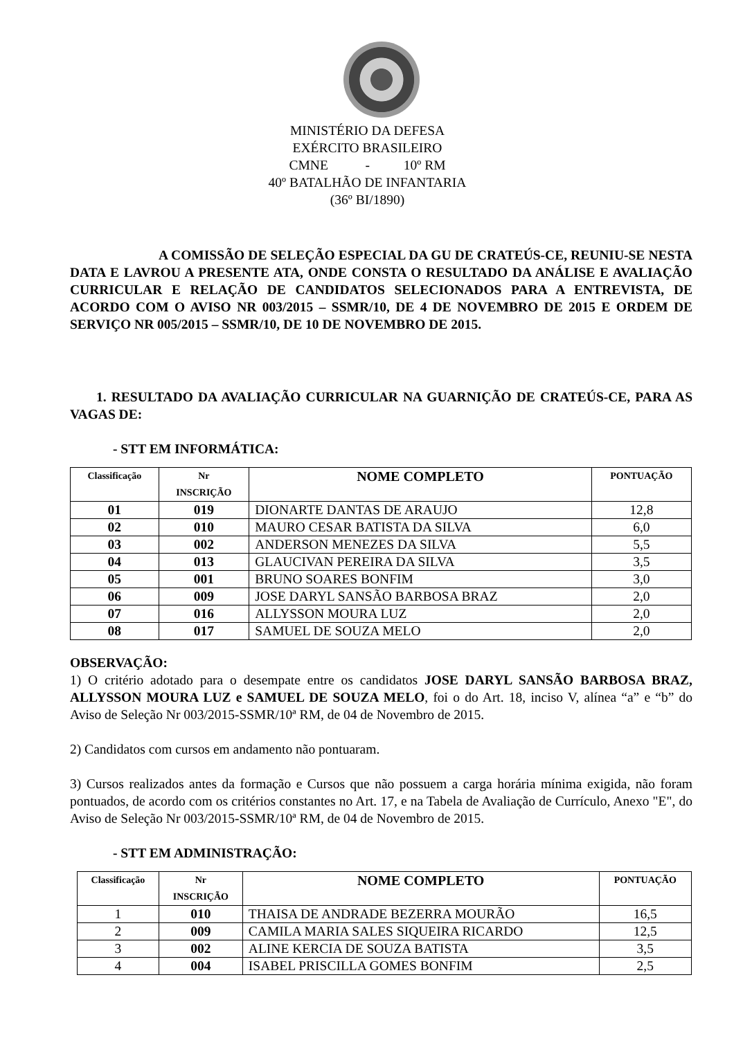MINISTÉRIO DA DEFESA
EXÉRCITO BRASILEIRO
CMNE - 10º RM
40º BATALHÃO DE INFANTARIA
(36º BI/1890)
A COMISSÃO DE SELEÇÃO ESPECIAL DA GU DE CRATEÚS-CE, REUNIU-SE NESTA DATA E LAVROU A PRESENTE ATA, ONDE CONSTA O RESULTADO DA ANÁLISE E AVALIAÇÃO CURRICULAR E RELAÇÃO DE CANDIDATOS SELECIONADOS PARA A ENTREVISTA, DE ACORDO COM O AVISO NR 003/2015 – SSMR/10, DE 4 DE NOVEMBRO DE 2015 E ORDEM DE SERVIÇO NR 005/2015 – SSMR/10, DE 10 DE NOVEMBRO DE 2015.
1. RESULTADO DA AVALIAÇÃO CURRICULAR NA GUARNIÇÃO DE CRATEÚS-CE, PARA AS VAGAS DE:
- STT EM INFORMÁTICA:
| Classificação | Nr INSCRIÇÃO | NOME COMPLETO | PONTUAÇÃO |
| --- | --- | --- | --- |
| 01 | 019 | DIONARTE DANTAS DE ARAUJO | 12,8 |
| 02 | 010 | MAURO CESAR BATISTA DA SILVA | 6,0 |
| 03 | 002 | ANDERSON MENEZES DA SILVA | 5,5 |
| 04 | 013 | GLAUCIVAN PEREIRA DA SILVA | 3,5 |
| 05 | 001 | BRUNO SOARES BONFIM | 3,0 |
| 06 | 009 | JOSE DARYL SANSÃO BARBOSA BRAZ | 2,0 |
| 07 | 016 | ALLYSSON MOURA LUZ | 2,0 |
| 08 | 017 | SAMUEL DE SOUZA MELO | 2,0 |
OBSERVAÇÃO:
1) O critério adotado para o desempate entre os candidatos JOSE DARYL SANSÃO BARBOSA BRAZ, ALLYSSON MOURA LUZ e SAMUEL DE SOUZA MELO, foi o do Art. 18, inciso V, alínea “a” e “b” do Aviso de Seleção Nr 003/2015-SSMR/10ª RM, de 04 de Novembro de 2015.
2) Candidatos com cursos em andamento não pontuaram.
3) Cursos realizados antes da formação e Cursos que não possuem a carga horária mínima exigida, não foram pontuados, de acordo com os critérios constantes no Art. 17, e na Tabela de Avaliação de Currículo, Anexo "E", do Aviso de Seleção Nr 003/2015-SSMR/10ª RM, de 04 de Novembro de 2015.
- STT EM ADMINISTRAÇÃO:
| Classificação | Nr INSCRIÇÃO | NOME COMPLETO | PONTUAÇÃO |
| --- | --- | --- | --- |
| 1 | 010 | THAISA DE ANDRADE BEZERRA MOURÃO | 16,5 |
| 2 | 009 | CAMILA MARIA SALES SIQUEIRA RICARDO | 12,5 |
| 3 | 002 | ALINE KERCIA DE SOUZA BATISTA | 3,5 |
| 4 | 004 | ISABEL PRISCILLA GOMES BONFIM | 2,5 |